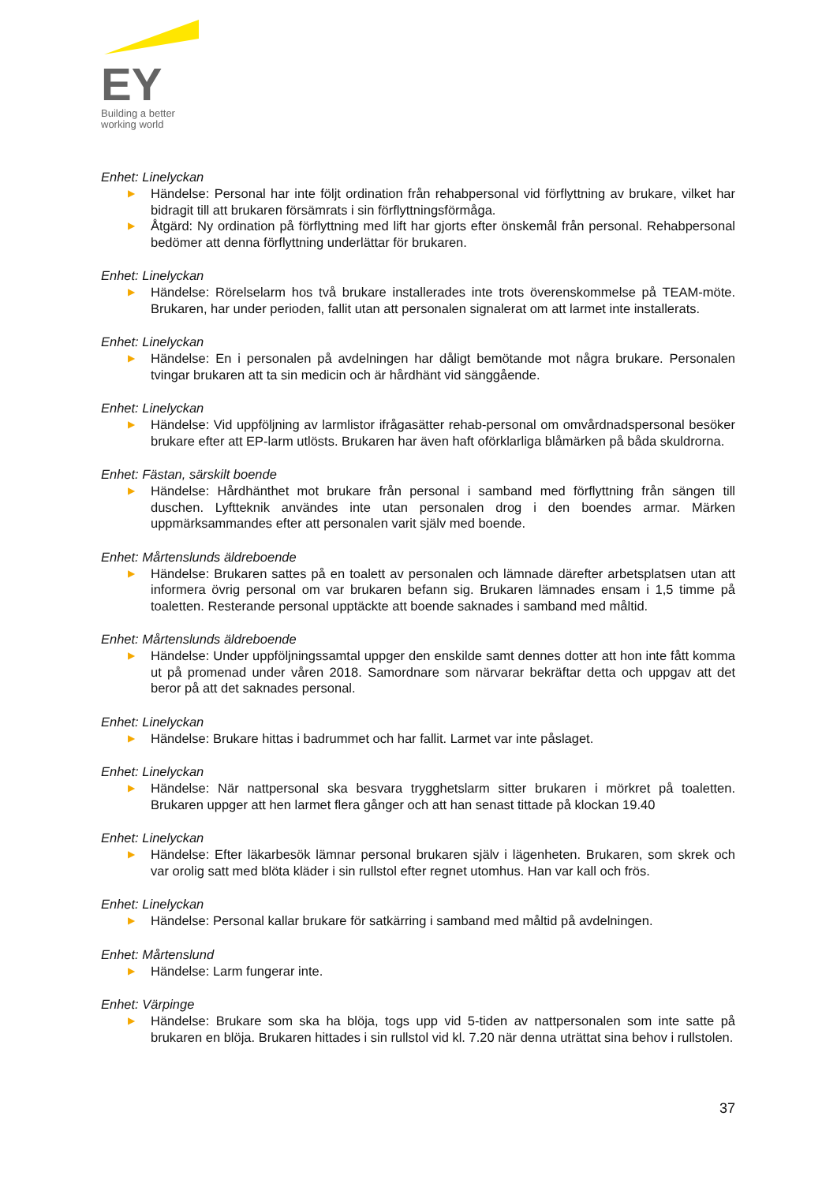EY
Building a better
working world
Enhet: Linelyckan
▶ Händelse: Personal har inte följt ordination från rehabpersonal vid förflyttning av brukare, vilket har bidragit till att brukaren försämrats i sin förflyttningsförmåga.
▶ Åtgärd: Ny ordination på förflyttning med lift har gjorts efter önskemål från personal. Rehabpersonal bedömer att denna förflyttning underlättar för brukaren.
Enhet: Linelyckan
▶ Händelse: Rörelselarm hos två brukare installerades inte trots överenskommelse på TEAM-möte. Brukaren, har under perioden, fallit utan att personalen signalerat om att larmet inte installerats.
Enhet: Linelyckan
▶ Händelse: En i personalen på avdelningen har dåligt bemötande mot några brukare. Personalen tvingar brukaren att ta sin medicin och är hårdhänt vid sänggående.
Enhet: Linelyckan
▶ Händelse: Vid uppföljning av larmlistor ifrågasätter rehab-personal om omvårdnadspersonal besöker brukare efter att EP-larm utlösts. Brukaren har även haft oförklarliga blåmärken på båda skuldrorna.
Enhet: Fästan, särskilt boende
▶ Händelse: Hårdhänthet mot brukare från personal i samband med förflyttning från sängen till duschen. Lyftteknik användes inte utan personalen drog i den boendes armar. Märken uppmärksammandes efter att personalen varit själv med boende.
Enhet: Mårtenslunds äldreboende
▶ Händelse: Brukaren sattes på en toalett av personalen och lämnade därefter arbetsplatsen utan att informera övrig personal om var brukaren befann sig. Brukaren lämnades ensam i 1,5 timme på toaletten. Resterande personal upptäckte att boende saknades i samband med måltid.
Enhet: Mårtenslunds äldreboende
▶ Händelse: Under uppföljningssamtal uppger den enskilde samt dennes dotter att hon inte fått komma ut på promenad under våren 2018. Samordnare som närvarar bekräftar detta och uppgav att det beror på att det saknades personal.
Enhet: Linelyckan
▶ Händelse: Brukare hittas i badrummet och har fallit. Larmet var inte påslaget.
Enhet: Linelyckan
▶ Händelse: När nattpersonal ska besvara trygghetslarm sitter brukaren i mörkret på toaletten. Brukaren uppger att hen larmet flera gånger och att han senast tittade på klockan 19.40
Enhet: Linelyckan
▶ Händelse: Efter läkarbesök lämnar personal brukaren själv i lägenheten. Brukaren, som skrek och var orolig satt med blöta kläder i sin rullstol efter regnet utomhus. Han var kall och frös.
Enhet: Linelyckan
▶ Händelse: Personal kallar brukare för satkärring i samband med måltid på avdelningen.
Enhet: Mårtenslund
▶ Händelse: Larm fungerar inte.
Enhet: Värpinge
▶ Händelse: Brukare som ska ha blöja, togs upp vid 5-tiden av nattpersonalen som inte satte på brukaren en blöja. Brukaren hittades i sin rullstol vid kl. 7.20 när denna uträttat sina behov i rullstolen.
37